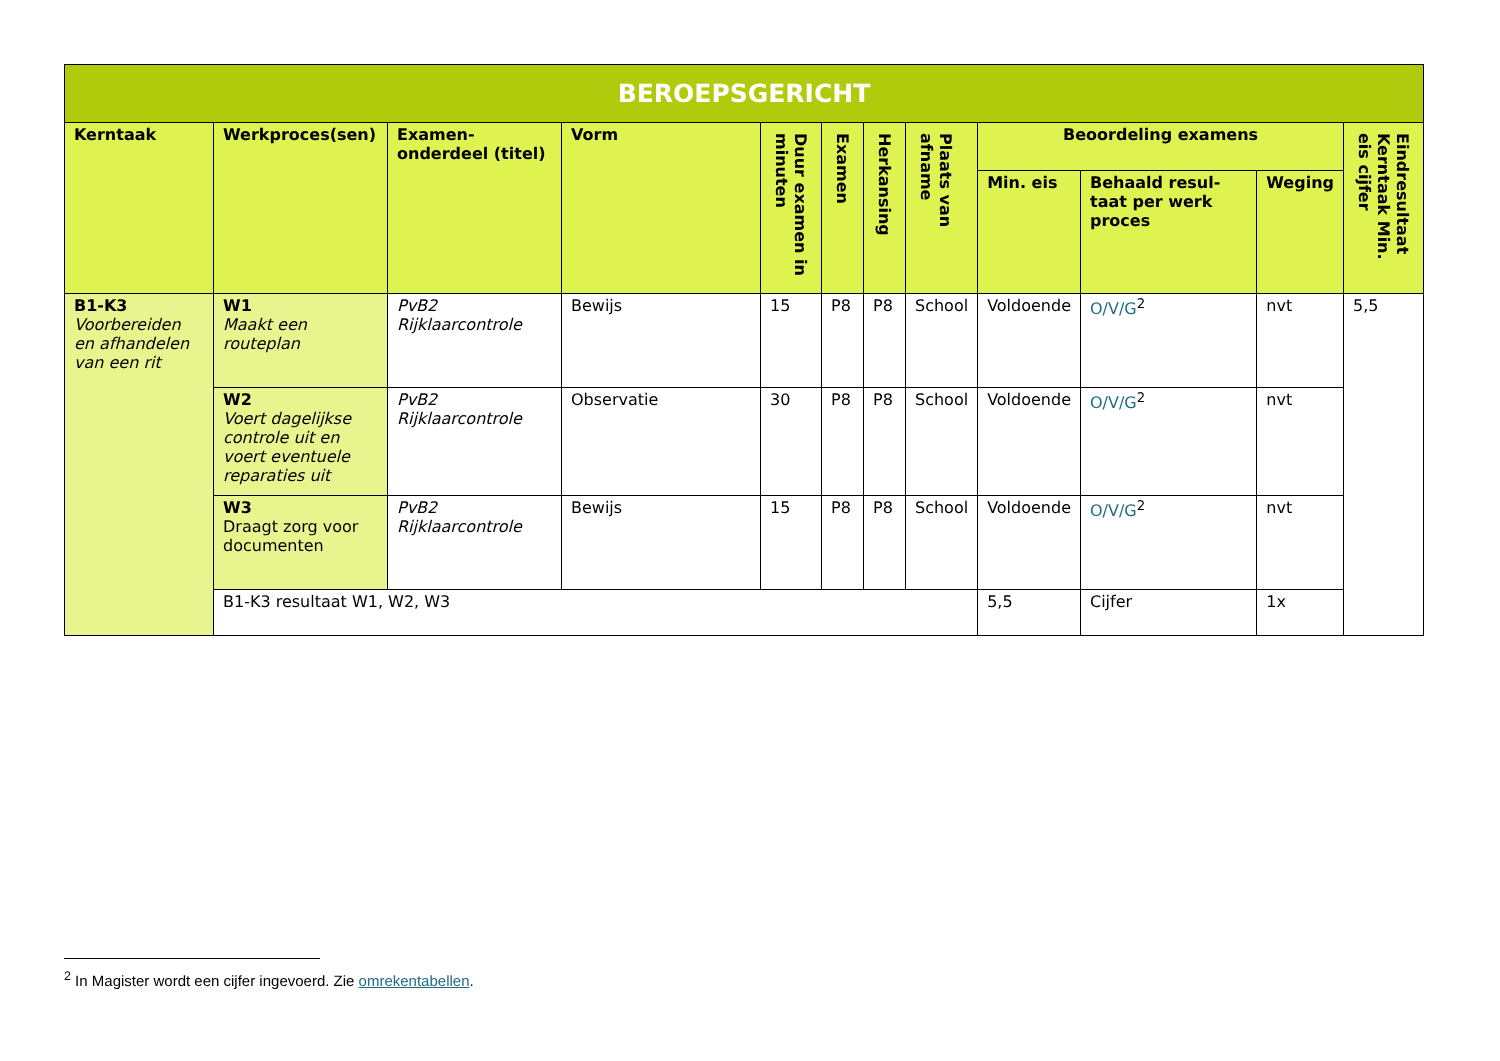| BEROEPSGERICHT | | | | | | | | | | | |
| --- | --- | --- | --- | --- | --- | --- | --- | --- | --- | --- | --- |
| Kerntaak | Werkproces(sen) | Examen-onderdeel (titel) | Vorm | Duur examen in minuten | Examen | Herkansing | Plaats van afname | Beoordeling examens | | | Eindresultaat Kerntaak Min. eis cijfer |
| | | | | | | | | Min. eis | Behaald resul-taat per werk proces | Weging | |
| B1-K3 Voorbereiden en afhandelen van een rit | W1 Maakt een routeplan | PvB2 Rijklaarcontrole | Bewijs | 15 | P8 | P8 | School | Voldoende | O/V/G<sup>2</sup> | nvt | 5,5 |
| | W2 Voert dagelijkse controle uit en voert eventuele reparaties uit | PvB2 Rijklaarcontrole | Observatie | 30 | P8 | P8 | School | Voldoende | O/V/G<sup>2</sup> | nvt | |
| | W3 Draagt zorg voor documenten | PvB2 Rijklaarcontrole | Bewijs | 15 | P8 | P8 | School | Voldoende | O/V/G<sup>2</sup> | nvt | |
| | B1-K3 resultaat W1, W2, W3 | | | | | | | 5,5 | Cijfer | 1x | |
<sup>2</sup> In Magister wordt een cijfer ingevoerd. Zie omrekentabellen.